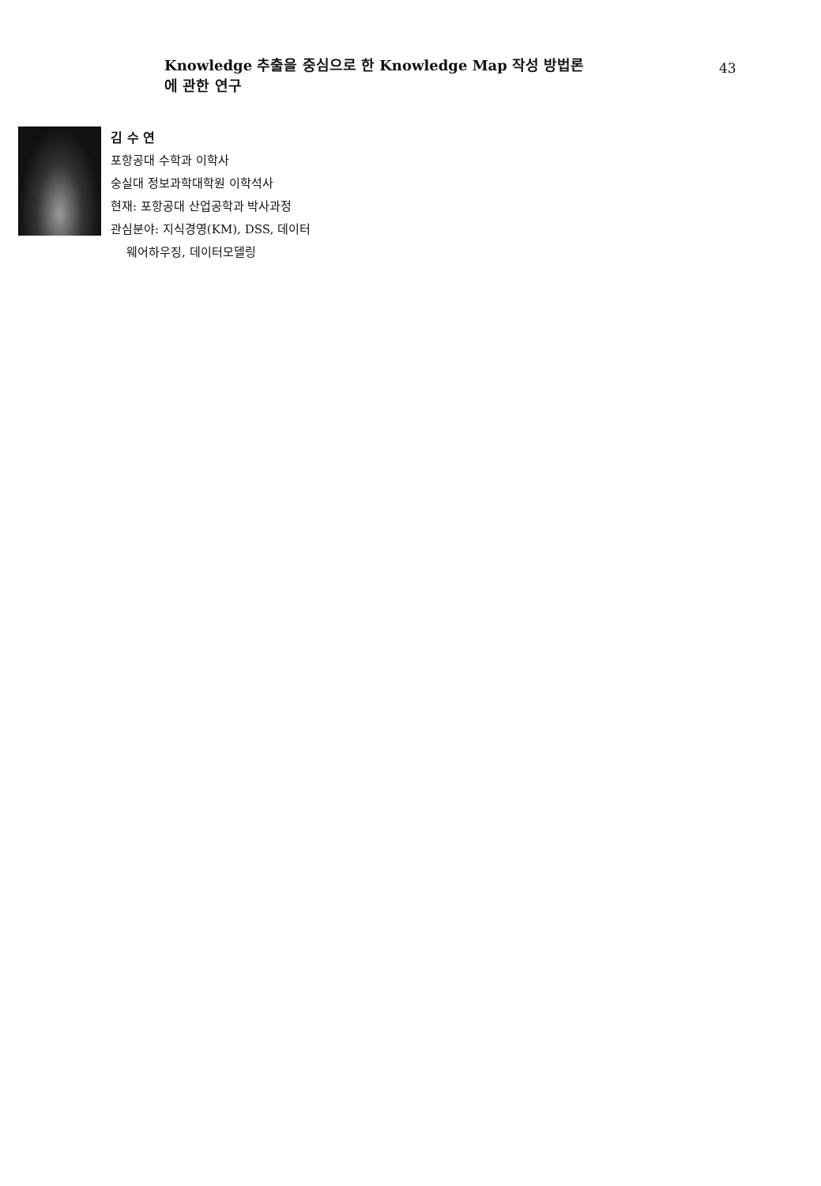Knowledge 추출을 중심으로 한 Knowledge Map 작성 방법론에 관한 연구
43
김 수 연
포항공대 수학과 이학사
숭실대 정보과학대학원 이학석사
현재: 포항공대 산업공학과 박사과정
관심분야: 지식경영(KM), DSS, 데이터
웨어하우징, 데이터모델링